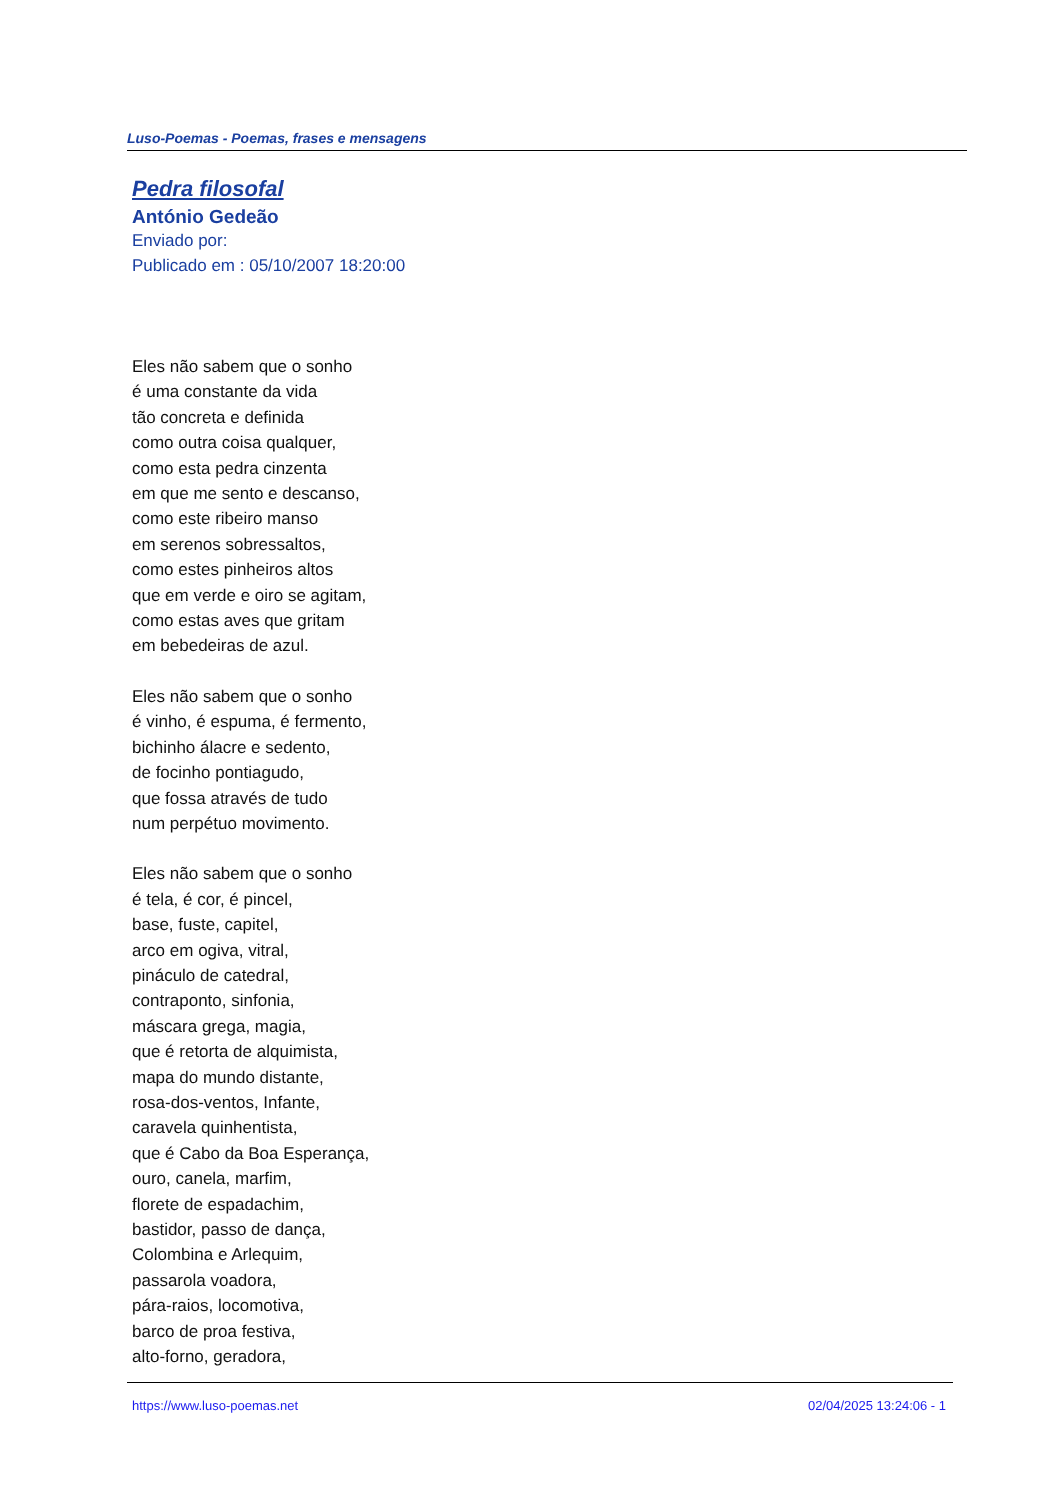Luso-Poemas - Poemas, frases e mensagens
Pedra filosofal
António Gedeão
Enviado por:
Publicado em : 05/10/2007 18:20:00
Eles não sabem que o sonho
é uma constante da vida
tão concreta e definida
como outra coisa qualquer,
como esta pedra cinzenta
em que me sento e descanso,
como este ribeiro manso
em serenos sobressaltos,
como estes pinheiros altos
que em verde e oiro se agitam,
como estas aves que gritam
em bebedeiras de azul.
Eles não sabem que o sonho
é vinho, é espuma, é fermento,
bichinho álacre e sedento,
de focinho pontiagudo,
que fossa através de tudo
num perpétuo movimento.
Eles não sabem que o sonho
é tela, é cor, é pincel,
base, fuste, capitel,
arco em ogiva, vitral,
pináculo de catedral,
contraponto, sinfonia,
máscara grega, magia,
que é retorta de alquimista,
mapa do mundo distante,
rosa-dos-ventos, Infante,
caravela quinhentista,
que é Cabo da Boa Esperança,
ouro, canela, marfim,
florete de espadachim,
bastidor, passo de dança,
Colombina e Arlequim,
passarola voadora,
pára-raios, locomotiva,
barco de proa festiva,
alto-forno, geradora,
https://www.luso-poemas.net 02/04/2025 13:24:06 - 1